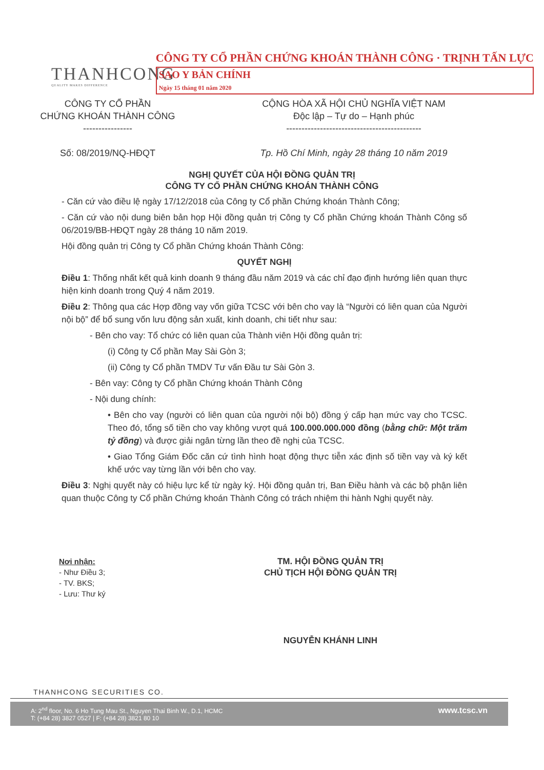THANHCONG
QUALITY MAKES DIFFERENCE
CÔNG TY CỔ PHẦN CHỨNG KHOÁN THÀNH CÔNG · TRỊNH TẤN LỰC
SAO Y BẢN CHÍNH
Ngày 15 tháng 01 năm 2020
CÔNG TY CỔ PHẦN
CHỨNG KHOÁN THÀNH CÔNG
----------------
Số: 08/2019/NQ-HĐQT
CỘNG HÒA XÃ HỘI CHỦ NGHĨA VIỆT NAM
Độc lập – Tự do – Hạnh phúc
--------------------------------------------
Tp. Hồ Chí Minh, ngày 28 tháng 10 năm 2019
NGHỊ QUYẾT CỦA HỘI ĐỒNG QUẢN TRỊ
CÔNG TY CỔ PHẦN CHỨNG KHOÁN THÀNH CÔNG
- Căn cứ vào điều lệ ngày 17/12/2018 của Công ty Cổ phần Chứng khoán Thành Công;
- Căn cứ vào nội dung biên bản họp Hội đồng quản trị Công ty Cổ phần Chứng khoán Thành Công số 06/2019/BB-HĐQT ngày 28 tháng 10 năm 2019.
Hội đồng quản trị Công ty Cổ phần Chứng khoán Thành Công:
QUYẾT NGHỊ
Điều 1: Thống nhất kết quả kinh doanh 9 tháng đầu năm 2019 và các chỉ đạo định hướng liên quan thực hiện kinh doanh trong Quý 4 năm 2019.
Điều 2: Thông qua các Hợp đồng vay vốn giữa TCSC với bên cho vay là “Người có liên quan của Người nội bộ” để bổ sung vốn lưu động sản xuất, kinh doanh, chi tiết như sau:
- Bên cho vay: Tổ chức có liên quan của Thành viên Hội đồng quản trị:
(i) Công ty Cổ phần May Sài Gòn 3;
(ii) Công ty Cổ phần TMDV Tư vấn Đầu tư Sài Gòn 3.
- Bên vay: Công ty Cổ phần Chứng khoán Thành Công
- Nội dung chính:
• Bên cho vay (người có liên quan của người nội bộ) đồng ý cấp hạn mức vay cho TCSC. Theo đó, tổng số tiền cho vay không vượt quá 100.000.000.000 đồng (bằng chữ: Một trăm tỷ đồng) và được giải ngân từng lần theo đề nghị của TCSC.
• Giao Tổng Giám Đốc căn cứ tình hình hoạt động thực tiễn xác định số tiền vay và ký kết khế ước vay từng lần với bên cho vay.
Điều 3: Nghị quyết này có hiệu lực kể từ ngày ký. Hội đồng quản trị, Ban Điều hành và các bộ phận liên quan thuộc Công ty Cổ phần Chứng khoán Thành Công có trách nhiệm thi hành Nghị quyết này.
Nơi nhận:
- Như Điều 3;
- TV. BKS;
- Lưu: Thư ký
TM. HỘI ĐỒNG QUẢN TRỊ
CHỦ TỊCH HỘI ĐỒNG QUẢN TRỊ
NGUYỄN KHÁNH LINH
THANHCONG SECURITIES CO.
A: 2<sup>nd</sup> floor, No. 6 Ho Tung Mau St., Nguyen Thai Binh W., D.1, HCMC
T: (+84 28) 3827 0527 | F: (+84 28) 3821 80 10 www.tcsc.vn